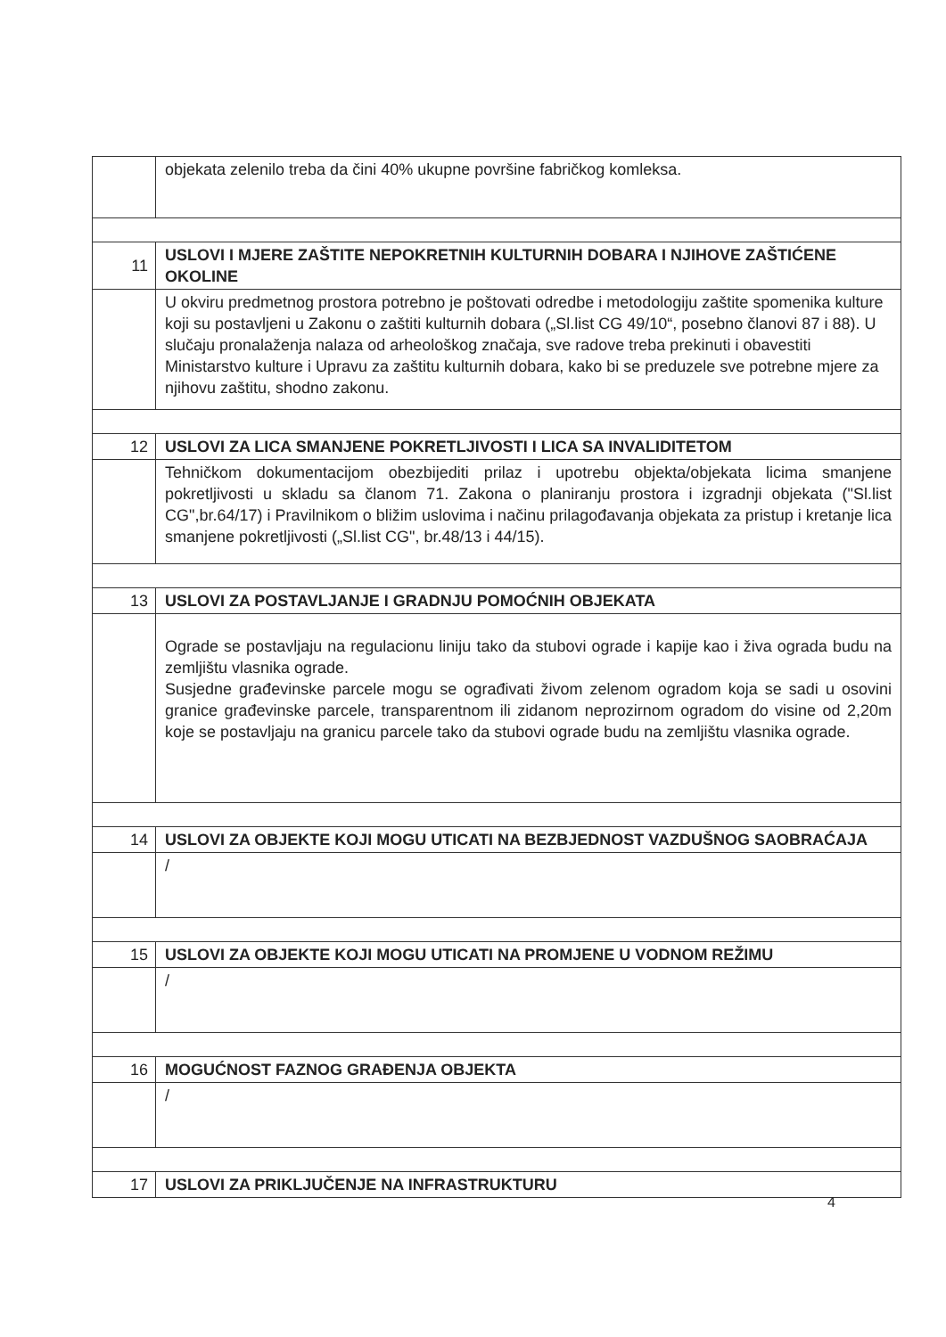| | objekata zelenilo treba da čini 40% ukupne površine fabričkog komleksa. |
| 11 | USLOVI I MJERE ZAŠTITE NEPOKRETNIH KULTURNIH DOBARA I NJIHOVE ZAŠTIĆENE OKOLINE |
| | U okviru predmetnog prostora potrebno je poštovati odredbe i metodologiju zaštite spomenika kulture koji su postavljeni u Zakonu o zaštiti kulturnih dobara („Sl.list CG 49/10“, posebno članovi 87 i 88). U slučaju pronalaženja nalaza od arheološkog značaja, sve radove treba prekinuti i obavestiti Ministarstvo kulture i Upravu za zaštitu kulturnih dobara, kako bi se preduzele sve potrebne mjere za njihovu zaštitu, shodno zakonu. |
| 12 | USLOVI ZA LICA SMANJENE POKRETLJIVOSTI I LICA SA INVALIDITETOM |
| | Tehničkom dokumentacijom obezbijediti prilaz i upotrebu objekta/objekata licima smanjene pokretljivosti u skladu sa članom 71. Zakona o planiranju prostora i izgradnji objekata ("Sl.list CG",br.64/17) i Pravilnikom o bližim uslovima i načinu prilagođavanja objekata za pristup i kretanje lica smanjene pokretljivosti („Sl.list CG", br.48/13 i 44/15). |
| 13 | USLOVI ZA POSTAVLJANJE I GRADNJU POMOĆNIH OBJEKATA |
| | Ograde se postavljaju na regulacionu liniju tako da stubovi ograde i kapije kao i živa ograda budu na zemljištu vlasnika ograde. Susjedne građevinske parcele mogu se ograđivati živom zelenom ogradom koja se sadi u osovini granice građevinske parcele, transparentnom ili zidanom neprozirnom ogradom do visine od 2,20m koje se postavljaju na granicu parcele tako da stubovi ograde budu na zemljištu vlasnika ograde. |
| 14 | USLOVI ZA OBJEKTE KOJI MOGU UTICATI NA BEZBJEDNOST VAZDUŠNOG SAOBRAĆAJA |
| | / |
| 15 | USLOVI ZA OBJEKTE KOJI MOGU UTICATI NA PROMJENE U VODNOM REŽIMU |
| | / |
| 16 | MOGUĆNOST FAZNOG GRAĐENJA OBJEKTA |
| | / |
| 17 | USLOVI ZA PRIKLJUČENJE NA INFRASTRUKTURU |
4